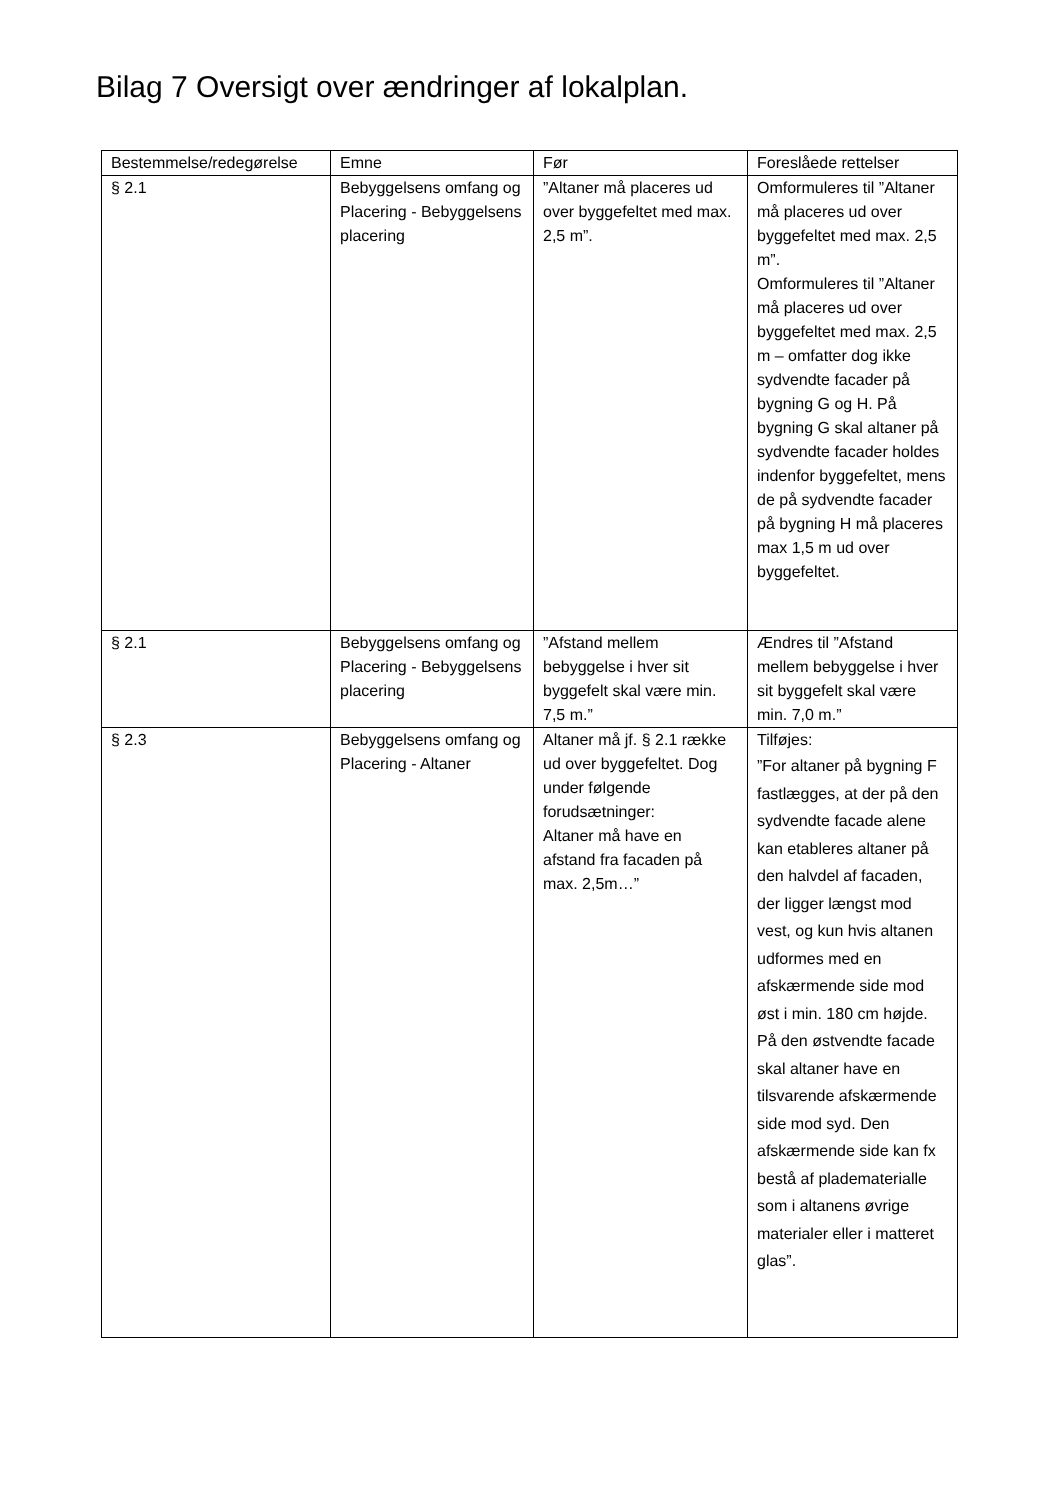Bilag 7 Oversigt over ændringer af lokalplan.
| Bestemmelse/redegørelse | Emne | Før | Foreslåede rettelser |
| --- | --- | --- | --- |
| § 2.1 | Bebyggelsens omfang og Placering - Bebyggelsens placering | ”Altaner må placeres ud over byggefeltet med max. 2,5 m”. | Omformuleres til ”Altaner må placeres ud over byggefeltet med max. 2,5 m”. Omformuleres til ”Altaner må placeres ud over byggefeltet med max. 2,5 m – omfatter dog ikke sydvendte facader på bygning G og H. På bygning G skal altaner på sydvendte facader holdes indenfor byggefeltet, mens de på sydvendte facader på bygning H må placeres max 1,5 m ud over byggefeltet. |
| § 2.1 | Bebyggelsens omfang og Placering - Bebyggelsens placering | ”Afstand mellem bebyggelse i hver sit byggefelt skal være min. 7,5 m.” | Ændres til ”Afstand mellem bebyggelse i hver sit byggefelt skal være min. 7,0 m.” |
| § 2.3 | Bebyggelsens omfang og Placering - Altaner | Altaner må jf. § 2.1 række ud over byggefeltet. Dog under følgende forudsætninger: Altaner må have en afstand fra facaden på max. 2,5m…” | Tilføjes: ”For altaner på bygning F fastlægges, at der på den sydvendte facade alene kan etableres altaner på den halvdel af facaden, der ligger længst mod vest, og kun hvis altanen udformes med en afskærmende side mod øst i min. 180 cm højde. På den østvendte facade skal altaner have en tilsvarende afskærmende side mod syd. Den afskærmende side kan fx bestå af pladematerialle som i altanens øvrige materialer eller i matteret glas”. |